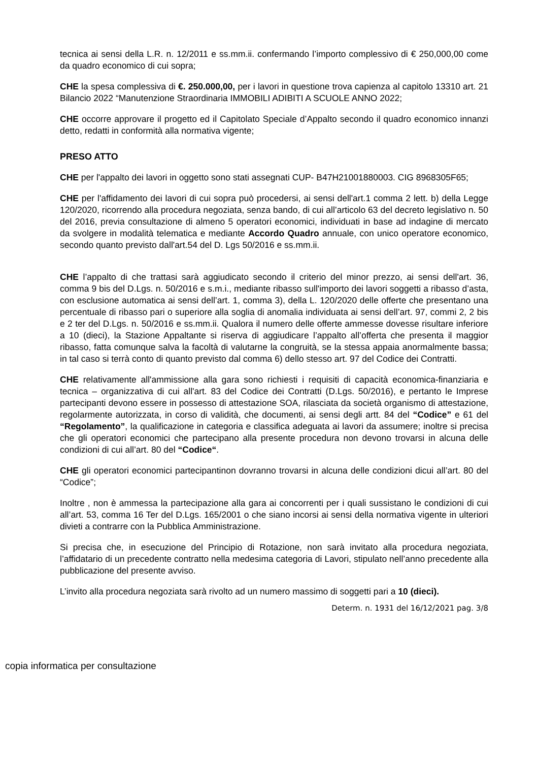tecnica ai sensi della L.R. n. 12/2011 e ss.mm.ii. confermando l’importo complessivo di € 250,000,00 come da quadro economico di cui sopra;
CHE la spesa complessiva di €. 250.000,00, per i lavori in questione trova capienza al capitolo 13310 art. 21 Bilancio 2022 “Manutenzione Straordinaria IMMOBILI ADIBITI A SCUOLE ANNO 2022;
CHE occorre approvare il progetto ed il Capitolato Speciale d’Appalto secondo il quadro economico innanzi detto, redatti in conformità alla normativa vigente;
PRESO ATTO
CHE per l'appalto dei lavori in oggetto sono stati assegnati CUP- B47H21001880003. CIG 8968305F65;
CHE per l'affidamento dei lavori di cui sopra può procedersi, ai sensi dell'art.1 comma 2 lett. b) della Legge 120/2020, ricorrendo alla procedura negoziata, senza bando, di cui all’articolo 63 del decreto legislativo n. 50 del 2016, previa consultazione di almeno 5 operatori economici, individuati in base ad indagine di mercato da svolgere in modalità telematica e mediante Accordo Quadro annuale, con unico operatore economico, secondo quanto previsto dall'art.54 del D. Lgs 50/2016 e ss.mm.ii.
CHE l’appalto di che trattasi sarà aggiudicato secondo il criterio del minor prezzo, ai sensi dell'art. 36, comma 9 bis del D.Lgs. n. 50/2016 e s.m.i., mediante ribasso sull'importo dei lavori soggetti a ribasso d’asta, con esclusione automatica ai sensi dell’art. 1, comma 3), della L. 120/2020 delle offerte che presentano una percentuale di ribasso pari o superiore alla soglia di anomalia individuata ai sensi dell’art. 97, commi 2, 2 bis e 2 ter del D.Lgs. n. 50/2016 e ss.mm.ii. Qualora il numero delle offerte ammesse dovesse risultare inferiore a 10 (dieci), la Stazione Appaltante si riserva di aggiudicare l’appalto all’offerta che presenta il maggior ribasso, fatta comunque salva la facoltà di valutarne la congruità, se la stessa appaia anormalmente bassa; in tal caso si terrà conto di quanto previsto dal comma 6) dello stesso art. 97 del Codice dei Contratti.
CHE relativamente all'ammissione alla gara sono richiesti i requisiti di capacità economica-finanziaria e tecnica – organizzativa di cui all'art. 83 del Codice dei Contratti (D.Lgs. 50/2016), e pertanto le Imprese partecipanti devono essere in possesso di attestazione SOA, rilasciata da società organismo di attestazione, regolarmente autorizzata, in corso di validità, che documenti, ai sensi degli artt. 84 del “Codice” e 61 del “Regolamento”, la qualificazione in categoria e classifica adeguata ai lavori da assumere; inoltre si precisa che gli operatori economici che partecipano alla presente procedura non devono trovarsi in alcuna delle condizioni di cui all’art. 80 del “Codice“.
CHE gli operatori economici partecipantinon dovranno trovarsi in alcuna delle condizioni dicui all’art. 80 del “Codice”;
Inoltre , non è ammessa la partecipazione alla gara ai concorrenti per i quali sussistano le condizioni di cui all’art. 53, comma 16 Ter del D.Lgs. 165/2001 o che siano incorsi ai sensi della normativa vigente in ulteriori divieti a contrarre con la Pubblica Amministrazione.
Si precisa che, in esecuzione del Principio di Rotazione, non sarà invitato alla procedura negoziata, l’affidatario di un precedente contratto nella medesima categoria di Lavori, stipulato nell’anno precedente alla pubblicazione del presente avviso.
L’invito alla procedura negoziata sarà rivolto ad un numero massimo di soggetti pari a 10 (dieci).
Determ. n. 1931 del 16/12/2021 pag. 3/8
copia informatica per consultazione